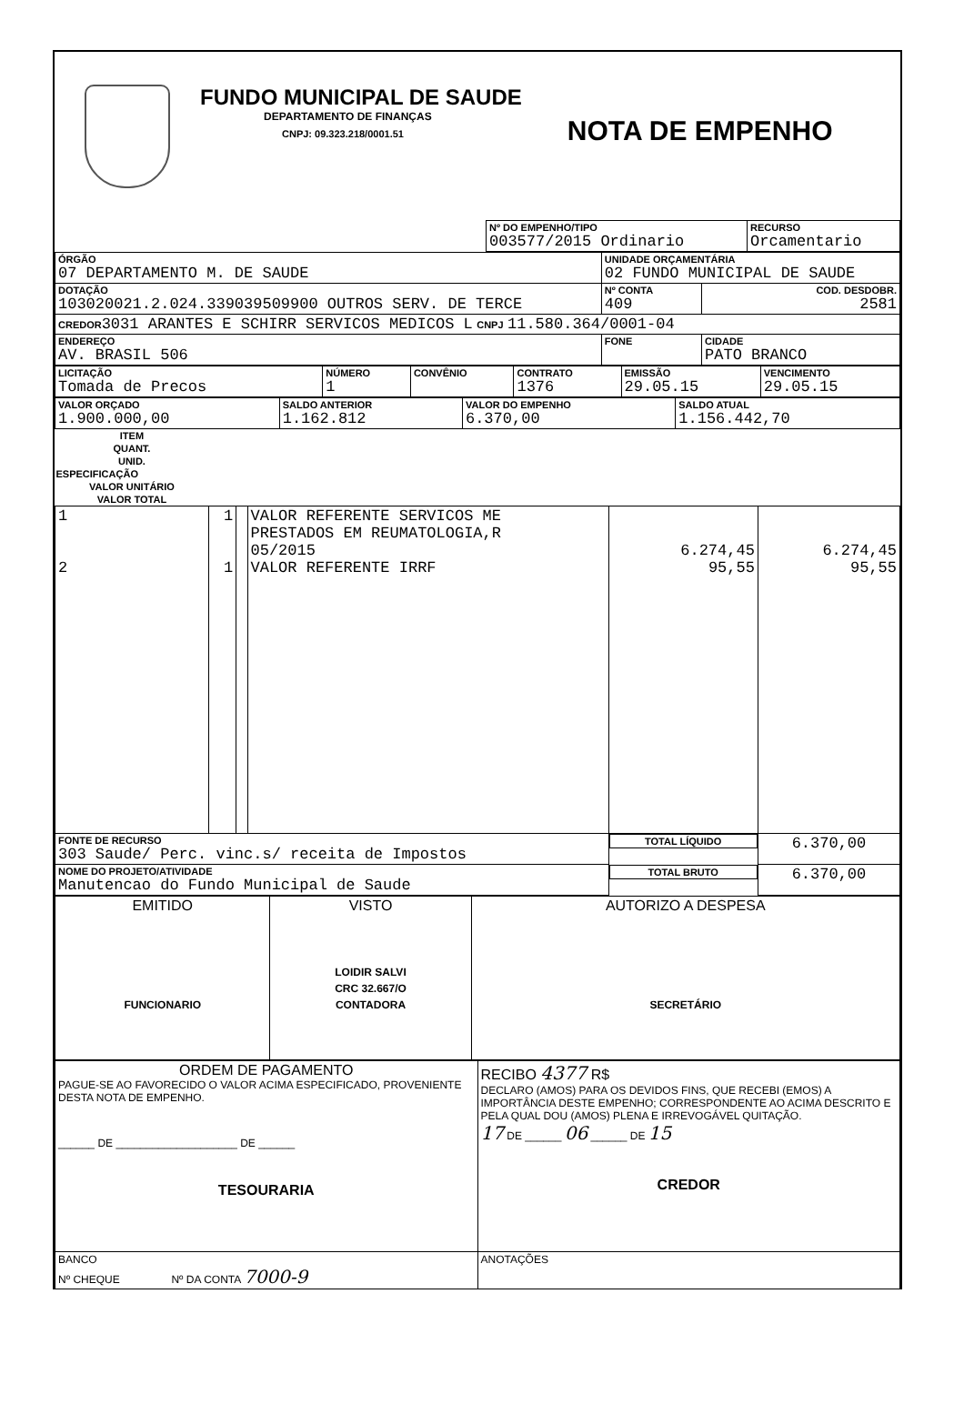FUNDO MUNICIPAL DE SAUDE
DEPARTAMENTO DE FINANÇAS
CNPJ: 09.323.218/0001.51
NOTA DE EMPENHO
| | Nº DO EMPENHO/TIPO 003577/2015 Ordinario | RECURSO Orcamentario |
| ÓRGÃO 07 DEPARTAMENTO M. DE SAUDE | UNIDADE ORÇAMENTÁRIA 02 FUNDO MUNICIPAL DE SAUDE | | |
| DOTAÇÃO 103020021.2.024.339039509900 OUTROS SERV. DE TERCE | | Nº CONTA 409 | COD. DESDOBR. 2581 |
| CREDOR 3031 ARANTES E SCHIRR SERVICOS MEDICOS L CNPJ 11.580.364/0001-04 | | | |
| ENDEREÇO AV. BRASIL 506 | FONE | | CIDADE PATO BRANCO |
| LICITAÇÃO Tomada de Precos | NÚMERO 1 | CONVÊNIO | CONTRATO 1376 | EMISSÃO 29.05.15 | VENCIMENTO 29.05.15 |
| VALOR ORÇADO 1.900.000,00 | SALDO ANTERIOR 1.162.812 | VALOR DO EMPENHO 6.370,00 | SALDO ATUAL 1.156.442,70 |
| ITEM | QUANT. | UNID. | ESPECIFICAÇÃO | VALOR UNITÁRIO | VALOR TOTAL |
| --- | --- | --- | --- | --- | --- |
| 1 2 | 1 1 | | VALOR REFERENTE SERVICOS ME PRESTADOS EM REUMATOLOGIA,R 05/2015 VALOR REFERENTE IRRF | 6.274,45 95,55 | 6.274,45 95,55 |
| FONTE DE RECURSO 303 Saude/ Perc. vinc.s/ receita de Impostos | | | | TOTAL LÍQUIDO | 6.370,00 |
| NOME DO PROJETO/ATIVIDADE Manutencao do Fundo Municipal de Saude | | | | TOTAL BRUTO | 6.370,00 |
| EMITIDO FUNCIONARIO | VISTO LOIDIR SALVI CRC 32.667/O CONTADORA | AUTORIZO A DESPESA SECRETÁRIO |
| ORDEM DE PAGAMENTO PAGUE-SE AO FAVORECIDO O VALOR ACIMA ESPECIFICADO, PROVENIENTE DESTA NOTA DE EMPENHO. ______ DE ____________________ DE ______ TESOURARIA | RECIBO 4377 R$ DECLARO (AMOS) PARA OS DEVIDOS FINS, QUE RECEBI (EMOS) A IMPORTÂNCIA DESTE EMPENHO; CORRESPONDENTE AO ACIMA DESCRITO E PELA QUAL DOU (AMOS) PLENA E IRREVOGÁVEL QUITAÇÃO. 17 DE ______ 06 ______ DE 15 CREDOR |
| BANCO Nº CHEQUE Nº DA CONTA 7000-9 | ANOTAÇÕES |